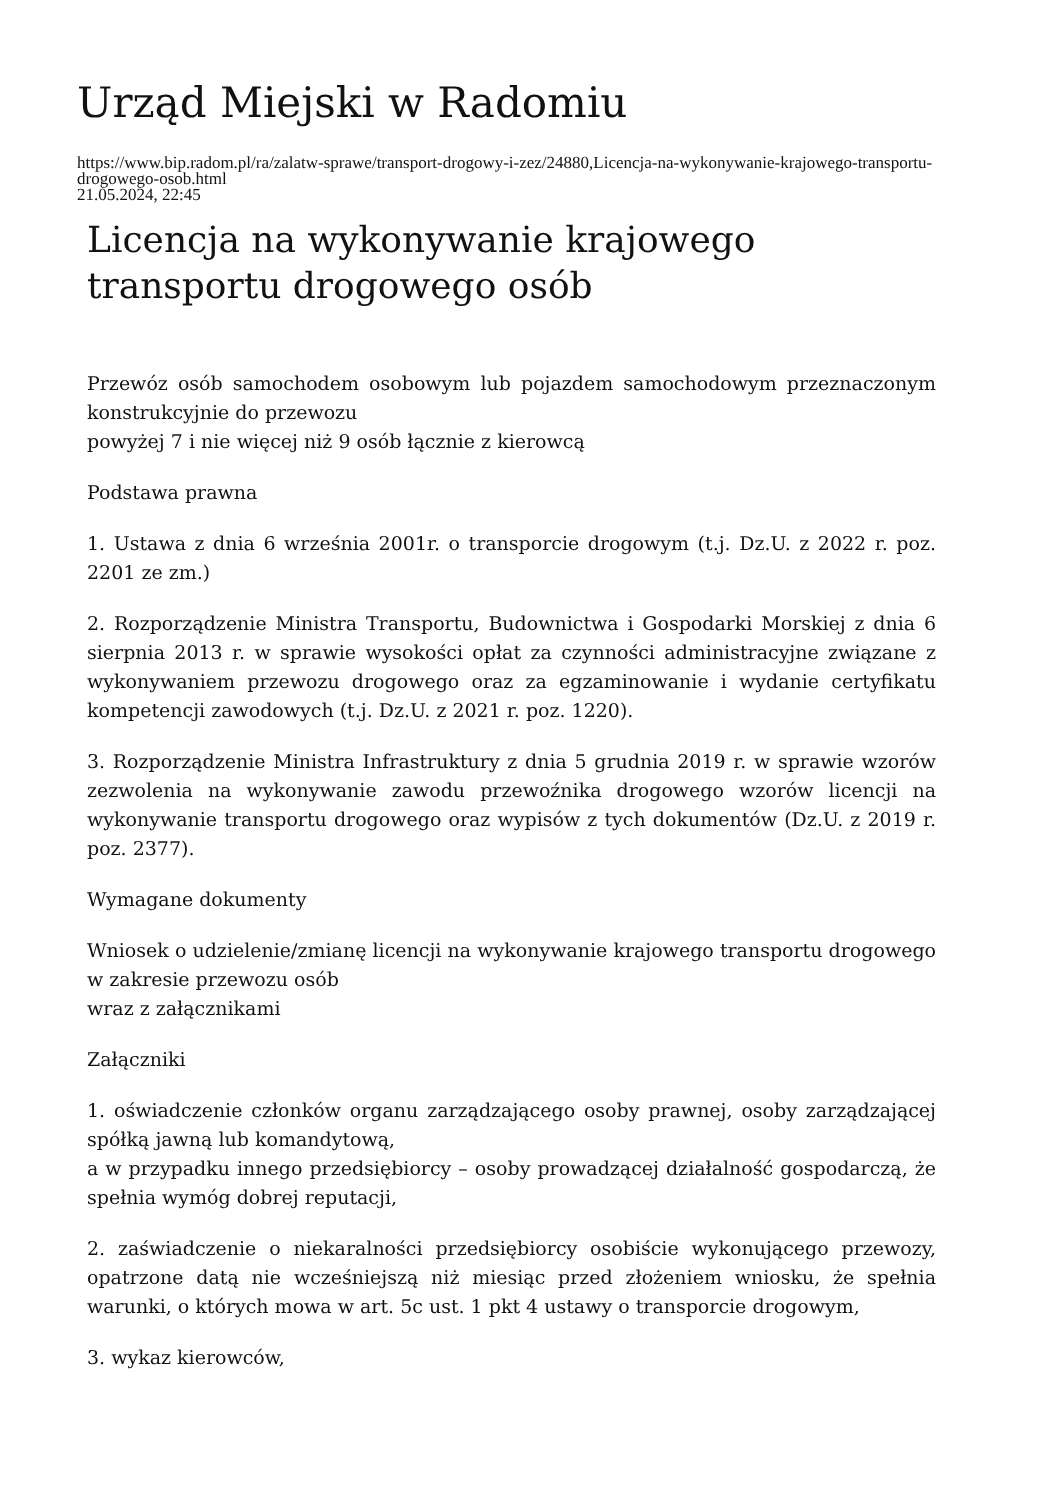Urząd Miejski w Radomiu
https://www.bip.radom.pl/ra/zalatw-sprawe/transport-drogowy-i-zez/24880,Licencja-na-wykonywanie-krajowego-transportu-drogowego-osob.html
21.05.2024, 22:45
Licencja na wykonywanie krajowego transportu drogowego osób
Przewóz osób samochodem osobowym lub pojazdem samochodowym przeznaczonym konstrukcyjnie do przewozu
powyżej 7 i nie więcej niż 9 osób łącznie z kierowcą
Podstawa prawna
1. Ustawa z dnia 6 września 2001r. o transporcie drogowym (t.j. Dz.U. z 2022 r. poz. 2201 ze zm.)
2. Rozporządzenie Ministra Transportu, Budownictwa i Gospodarki Morskiej z dnia 6 sierpnia 2013 r. w sprawie wysokości opłat za czynności administracyjne związane z wykonywaniem przewozu drogowego oraz za egzaminowanie i wydanie certyfikatu kompetencji zawodowych (t.j. Dz.U. z 2021 r. poz. 1220).
3. Rozporządzenie Ministra Infrastruktury z dnia 5 grudnia 2019 r. w sprawie wzorów zezwolenia na wykonywanie zawodu przewoźnika drogowego wzorów licencji na wykonywanie transportu drogowego oraz wypisów z tych dokumentów (Dz.U. z 2019 r. poz. 2377).
Wymagane dokumenty
Wniosek o udzielenie/zmianę licencji na wykonywanie krajowego transportu drogowego w zakresie przewozu osób
wraz z załącznikami
Załączniki
1. oświadczenie członków organu zarządzającego osoby prawnej, osoby zarządzającej spółką jawną lub komandytową,
a w przypadku innego przedsiębiorcy – osoby prowadzącej działalność gospodarczą, że spełnia wymóg dobrej reputacji,
2. zaświadczenie o niekaralności przedsiębiorcy osobiście wykonującego przewozy, opatrzone datą nie wcześniejszą niż miesiąc przed złożeniem wniosku, że spełnia warunki, o których mowa w art. 5c ust. 1 pkt 4 ustawy o transporcie drogowym,
3. wykaz kierowców,